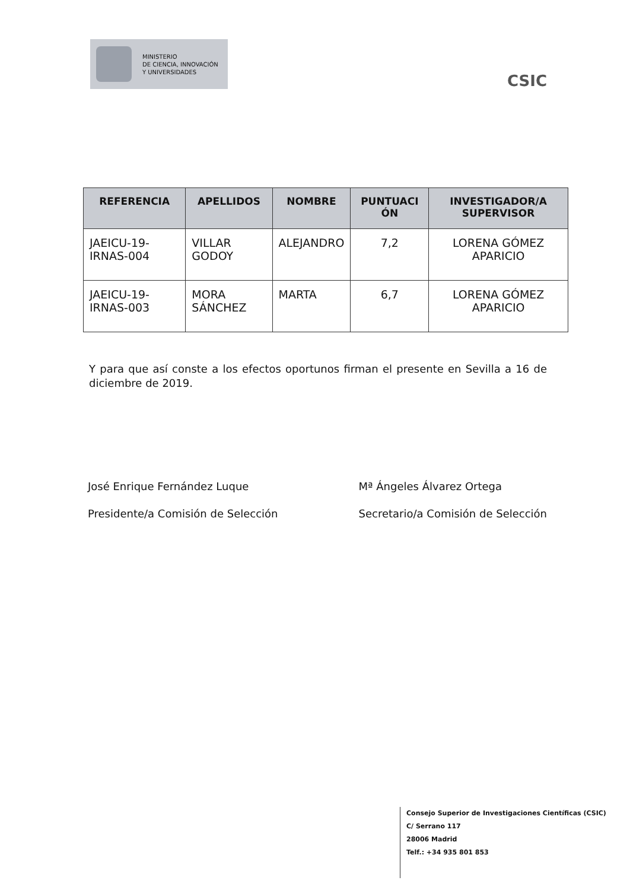MINISTERIO
DE CIENCIA, INNOVACIÓN
Y UNIVERSIDADES
CSIC
| REFERENCIA | APELLIDOS | NOMBRE | PUNTUACI ÓN | INVESTIGADOR/A SUPERVISOR |
| --- | --- | --- | --- | --- |
| JAEICU-19-IRNAS-004 | VILLAR GODOY | ALEJANDRO | 7,2 | LORENA GÓMEZ APARICIO |
| JAEICU-19-IRNAS-003 | MORA SÁNCHEZ | MARTA | 6,7 | LORENA GÓMEZ APARICIO |
Y para que así conste a los efectos oportunos firman el presente en Sevilla a 16 de diciembre de 2019.
José Enrique Fernández Luque
Presidente/a Comisión de Selección
Mª Ángeles Álvarez Ortega
Secretario/a Comisión de Selección
Consejo Superior de Investigaciones Científicas (CSIC)
C/ Serrano 117
28006 Madrid
Telf.: +34 935 801 853